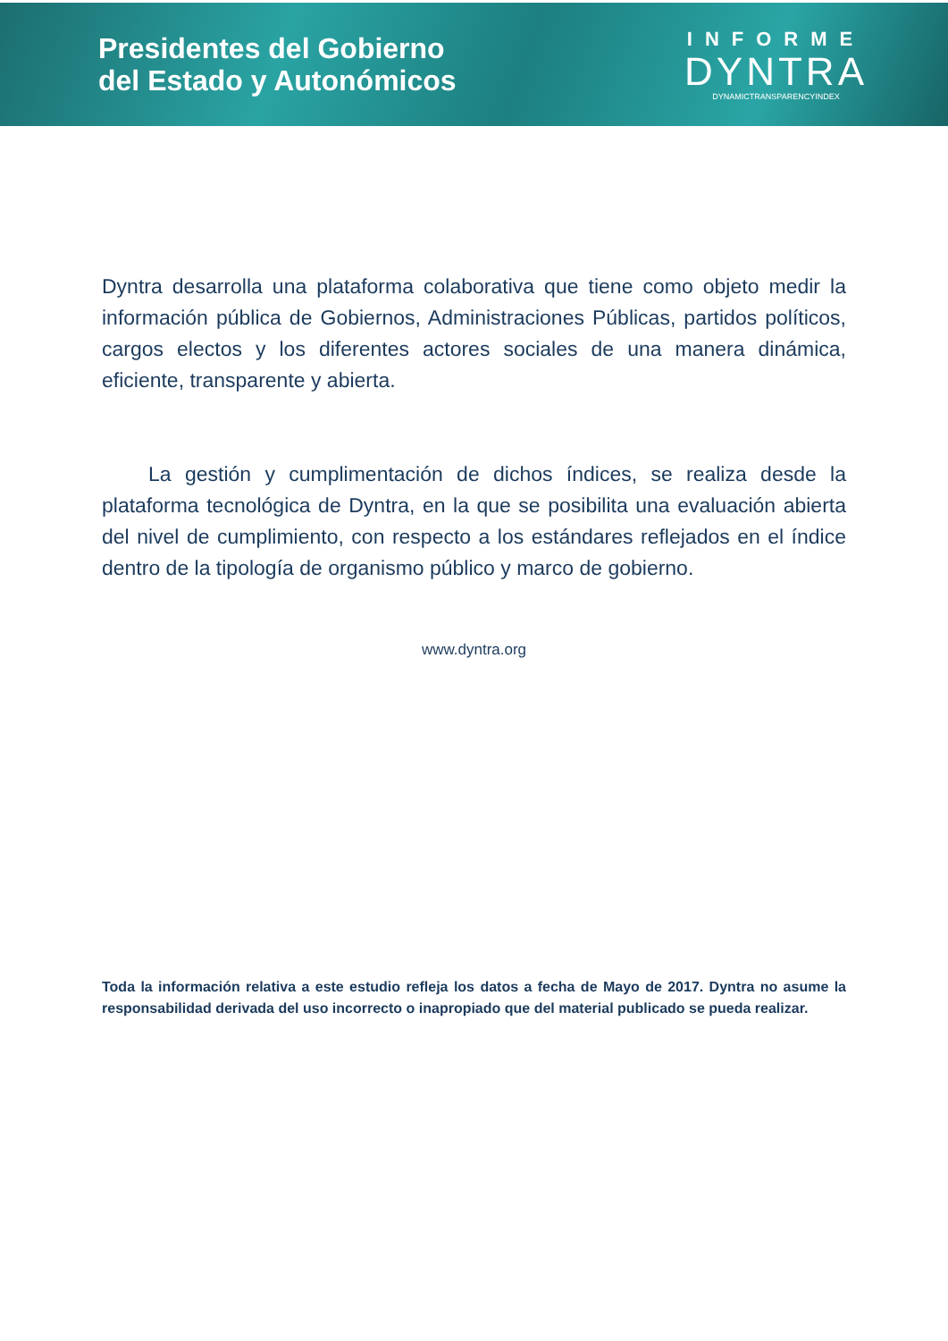Presidentes del Gobierno
del Estado y Autonómicos
INFORME
DYNTRA
DYNAMICTRANSPARENCYINDEX
Dyntra desarrolla una plataforma colaborativa que tiene como objeto medir la información pública de Gobiernos, Administraciones Públicas, partidos políticos, cargos electos y los diferentes actores sociales de una manera dinámica, eficiente, transparente y abierta.
La gestión y cumplimentación de dichos índices, se realiza desde la plataforma tecnológica de Dyntra, en la que se posibilita una evaluación abierta del nivel de cumplimiento, con respecto a los estándares reflejados en el índice dentro de la tipología de organismo público y marco de gobierno.
www.dyntra.org
Toda la información relativa a este estudio refleja los datos a fecha de Mayo de 2017. Dyntra no asume la responsabilidad derivada del uso incorrecto o inapropiado que del material publicado se pueda realizar.